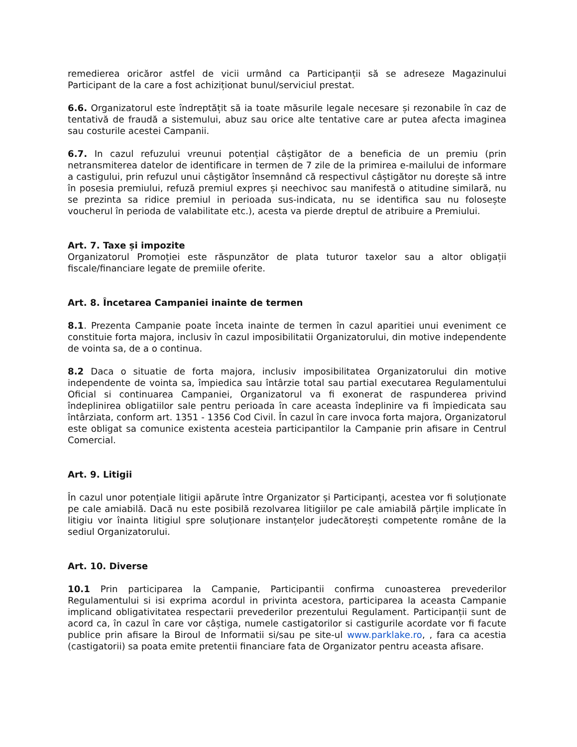remedierea oricăror astfel de vicii urmând ca Participanții să se adreseze Magazinului Participant de la care a fost achiziționat bunul/serviciul prestat.
6.6. Organizatorul este îndreptățit să ia toate măsurile legale necesare și rezonabile în caz de tentativă de fraudă a sistemului, abuz sau orice alte tentative care ar putea afecta imaginea sau costurile acestei Campanii.
6.7. In cazul refuzului vreunui potențial câștigător de a beneficia de un premiu (prin netransmiterea datelor de identificare in termen de 7 zile de la primirea e-mailului de informare a castigului, prin refuzul unui câștigător însemnând că respectivul câștigător nu dorește să intre în posesia premiului, refuză premiul expres și neechivoc sau manifestă o atitudine similară, nu se prezinta sa ridice premiul in perioada sus-indicata, nu se identifica sau nu folosește voucherul în perioda de valabilitate etc.), acesta va pierde dreptul de atribuire a Premiului.
Art. 7. Taxe și impozite
Organizatorul Promoției este răspunzător de plata tuturor taxelor sau a altor obligații fiscale/financiare legate de premiile oferite.
Art. 8. Încetarea Campaniei inainte de termen
8.1. Prezenta Campanie poate înceta inainte de termen în cazul aparitiei unui eveniment ce constituie forta majora, inclusiv în cazul imposibilitatii Organizatorului, din motive independente de vointa sa, de a o continua.
8.2 Daca o situatie de forta majora, inclusiv imposibilitatea Organizatorului din motive independente de vointa sa, împiedica sau întârzie total sau partial executarea Regulamentului Oficial si continuarea Campaniei, Organizatorul va fi exonerat de raspunderea privind îndeplinirea obligatiilor sale pentru perioada în care aceasta îndeplinire va fi împiedicata sau întârziata, conform art. 1351 - 1356 Cod Civil. În cazul în care invoca forta majora, Organizatorul este obligat sa comunice existenta acesteia participantilor la Campanie prin afisare in Centrul Comercial.
Art. 9. Litigii
În cazul unor potențiale litigii apărute între Organizator și Participanți, acestea vor fi soluționate pe cale amiabilă. Dacă nu este posibilă rezolvarea litigiilor pe cale amiabilă părțile implicate în litigiu vor înainta litigiul spre soluționare instanțelor judecătorești competente române de la sediul Organizatorului.
Art. 10. Diverse
10.1 Prin participarea la Campanie, Participantii confirma cunoasterea prevederilor Regulamentului si isi exprima acordul in privinta acestora, participarea la aceasta Campanie implicand obligativitatea respectarii prevederilor prezentului Regulament. Participanții sunt de acord ca, în cazul în care vor câștiga, numele castigatorilor si castigurile acordate vor fi facute publice prin afisare la Biroul de Informatii si/sau pe site-ul www.parklake.ro, , fara ca acestia (castigatorii) sa poata emite pretentii financiare fata de Organizator pentru aceasta afisare.